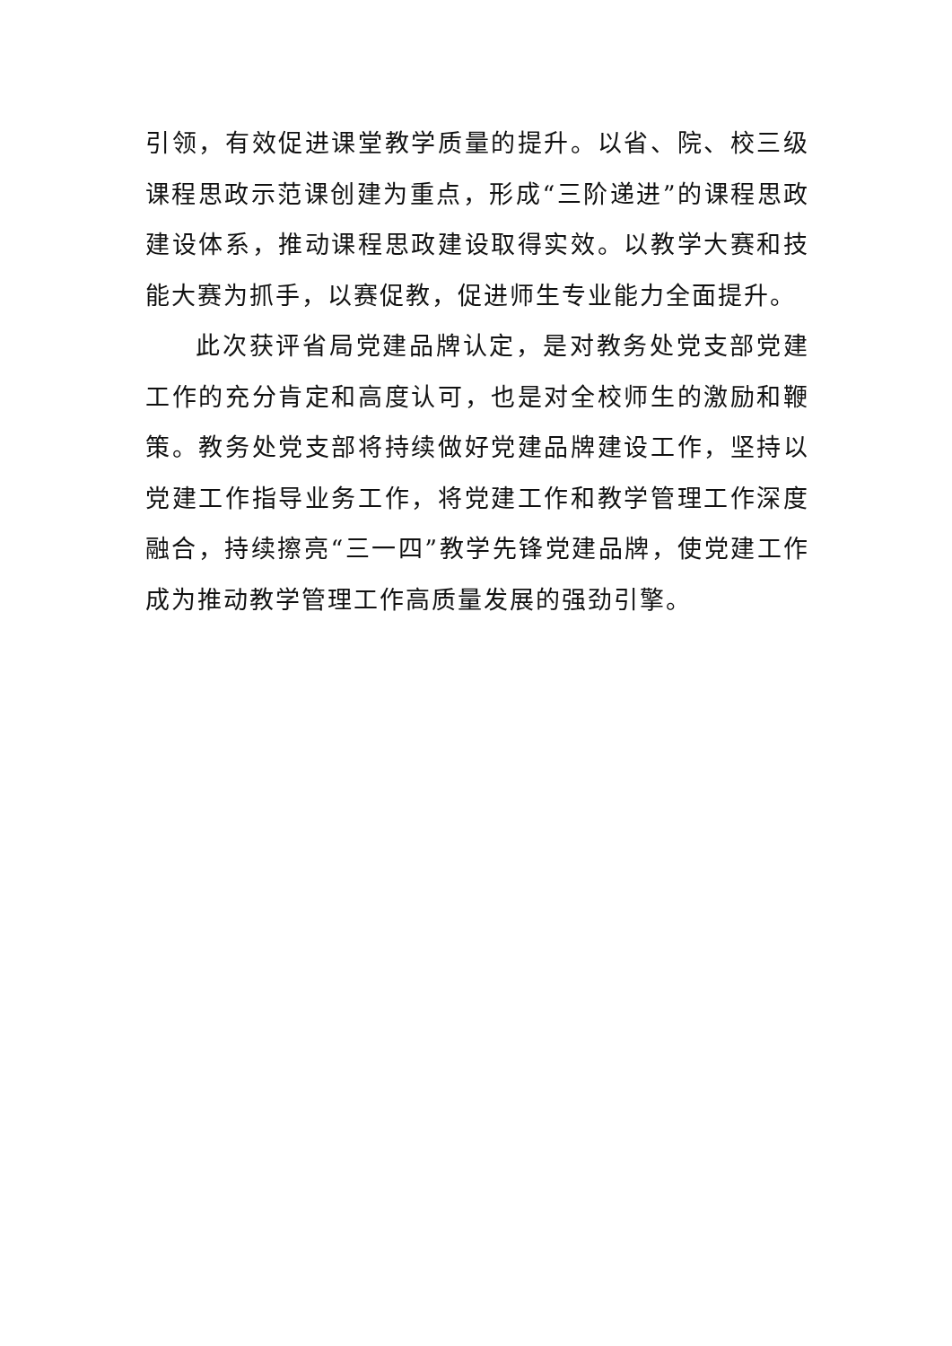引领，有效促进课堂教学质量的提升。以省、院、校三级课程思政示范课创建为重点，形成“三阶递进”的课程思政建设体系，推动课程思政建设取得实效。以教学大赛和技能大赛为抓手，以赛促教，促进师生专业能力全面提升。
此次获评省局党建品牌认定，是对教务处党支部党建工作的充分肯定和高度认可，也是对全校师生的激励和鞭策。教务处党支部将持续做好党建品牌建设工作，坚持以党建工作指导业务工作，将党建工作和教学管理工作深度融合，持续擦亮“三一四”教学先锋党建品牌，使党建工作成为推动教学管理工作高质量发展的强劲引擎。